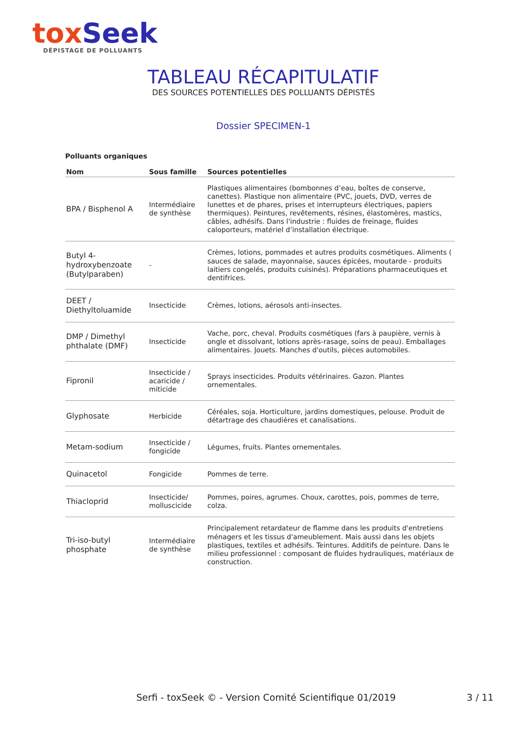tox Seek
DÉPISTAGE DE POLLUANTS
TABLEAU RÉCAPITULATIF
DES SOURCES POTENTIELLES DES POLLUANTS DÉPISTÉS
Dossier SPECIMEN-1
Polluants organiques
| Nom | Sous famille | Sources potentielles |
| --- | --- | --- |
| BPA / Bisphenol A | Intermédiaire de synthèse | Plastiques alimentaires (bombonnes d’eau, boîtes de conserve, canettes). Plastique non alimentaire (PVC, jouets, DVD, verres de lunettes et de phares, prises et interrupteurs électriques, papiers thermiques). Peintures, revêtements, résines, élastomères, mastics, câbles, adhésifs. Dans l'industrie : fluides de freinage, fluides caloporteurs, matériel d’installation électrique. |
| Butyl 4-hydroxybenzoate (Butylparaben) | - | Crèmes, lotions, pommades et autres produits cosmétiques. Aliments ( sauces de salade, mayonnaise, sauces épicées, moutarde - produits laitiers congelés, produits cuisinés). Préparations pharmaceutiques et dentifrices. |
| DEET / Diethyltoluamide | Insecticide | Crèmes, lotions, aérosols anti-insectes. |
| DMP / Dimethyl phthalate (DMF) | Insecticide | Vache, porc, cheval. Produits cosmétiques (fars à paupière, vernis à ongle et dissolvant, lotions après-rasage, soins de peau). Emballages alimentaires. Jouets. Manches d'outils, pièces automobiles. |
| Fipronil | Insecticide / acaricide / miticide | Sprays insecticides. Produits vétérinaires. Gazon. Plantes ornementales. |
| Glyphosate | Herbicide | Céréales, soja. Horticulture, jardins domestiques, pelouse. Produit de détartrage des chaudières et canalisations. |
| Metam-sodium | Insecticide / fongicide | Légumes, fruits. Plantes ornementales. |
| Quinacetol | Fongicide | Pommes de terre. |
| Thiacloprid | Insecticide/ molluscicide | Pommes, poires, agrumes. Choux, carottes, pois, pommes de terre, colza. |
| Tri-iso-butyl phosphate | Intermédiaire de synthèse | Principalement retardateur de flamme dans les produits d'entretiens ménagers et les tissus d'ameublement. Mais aussi dans les objets plastiques, textiles et adhésifs. Teintures. Additifs de peinture. Dans le milieu professionnel : composant de fluides hydrauliques, matériaux de construction. |
Serfi - toxSeek © - Version Comité Scientifique 01/2019 3 / 11